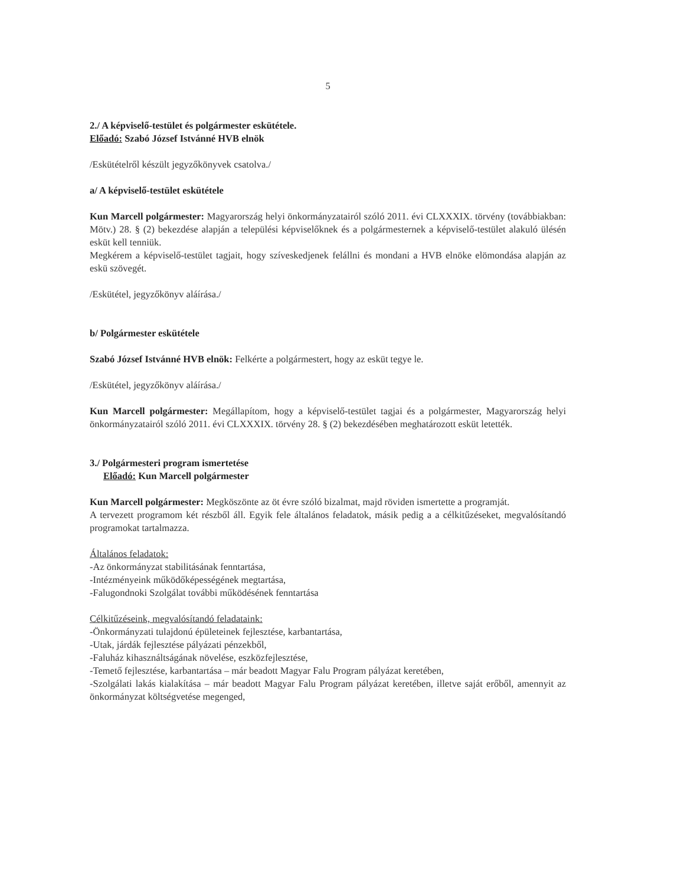5
2./ A képviselő-testület és polgármester eskütétele.
Előadó: Szabó József Istvánné HVB elnök
/Eskütételről készült jegyzőkönyvek csatolva./
a/ A képviselő-testület eskütétele
Kun Marcell polgármester: Magyarország helyi önkormányzatairól szóló 2011. évi CLXXXIX. törvény (továbbiakban: Mötv.) 28. § (2) bekezdése alapján a települési képviselőknek és a polgármesternek a képviselő-testület alakuló ülésén esküt kell tenniük.
Megkérem a képviselő-testület tagjait, hogy szíveskedjenek felállni és mondani a HVB elnöke elömondása alapján az eskü szövegét.
/Eskütétel, jegyzőkönyv aláírása./
b/ Polgármester eskütétele
Szabó József Istvánné HVB elnök: Felkérte a polgármestert, hogy az esküt tegye le.
/Eskütétel, jegyzőkönyv aláírása./
Kun Marcell polgármester: Megállapítom, hogy a képviselő-testület tagjai és a polgármester, Magyarország helyi önkormányzatairól szóló 2011. évi CLXXXIX. törvény 28. § (2) bekezdésében meghatározott esküt letették.
3./ Polgármesteri program ismertetése
Előadó: Kun Marcell polgármester
Kun Marcell polgármester: Megköszönte az öt évre szóló bizalmat, majd röviden ismertette a programját.
A tervezett programom két részből áll. Egyik fele általános feladatok, másik pedig a a célkitűzéseket, megvalósítandó programokat tartalmazza.
Általános feladatok:
-Az önkormányzat stabilitásának fenntartása,
-Intézményeink működőképességének megtartása,
-Falugondnoki Szolgálat további működésének fenntartása
Célkitűzéseink, megvalósítandó feladataink:
-Önkormányzati tulajdonú épületeinek fejlesztése, karbantartása,
-Utak, járdák fejlesztése pályázati pénzekből,
-Faluház kihasználtságának növelése, eszközfejlesztése,
-Temető fejlesztése, karbantartása – már beadott Magyar Falu Program pályázat keretében,
-Szolgálati lakás kialakítása – már beadott Magyar Falu Program pályázat keretében, illetve saját erőből, amennyit az önkormányzat költségvetése megenged,